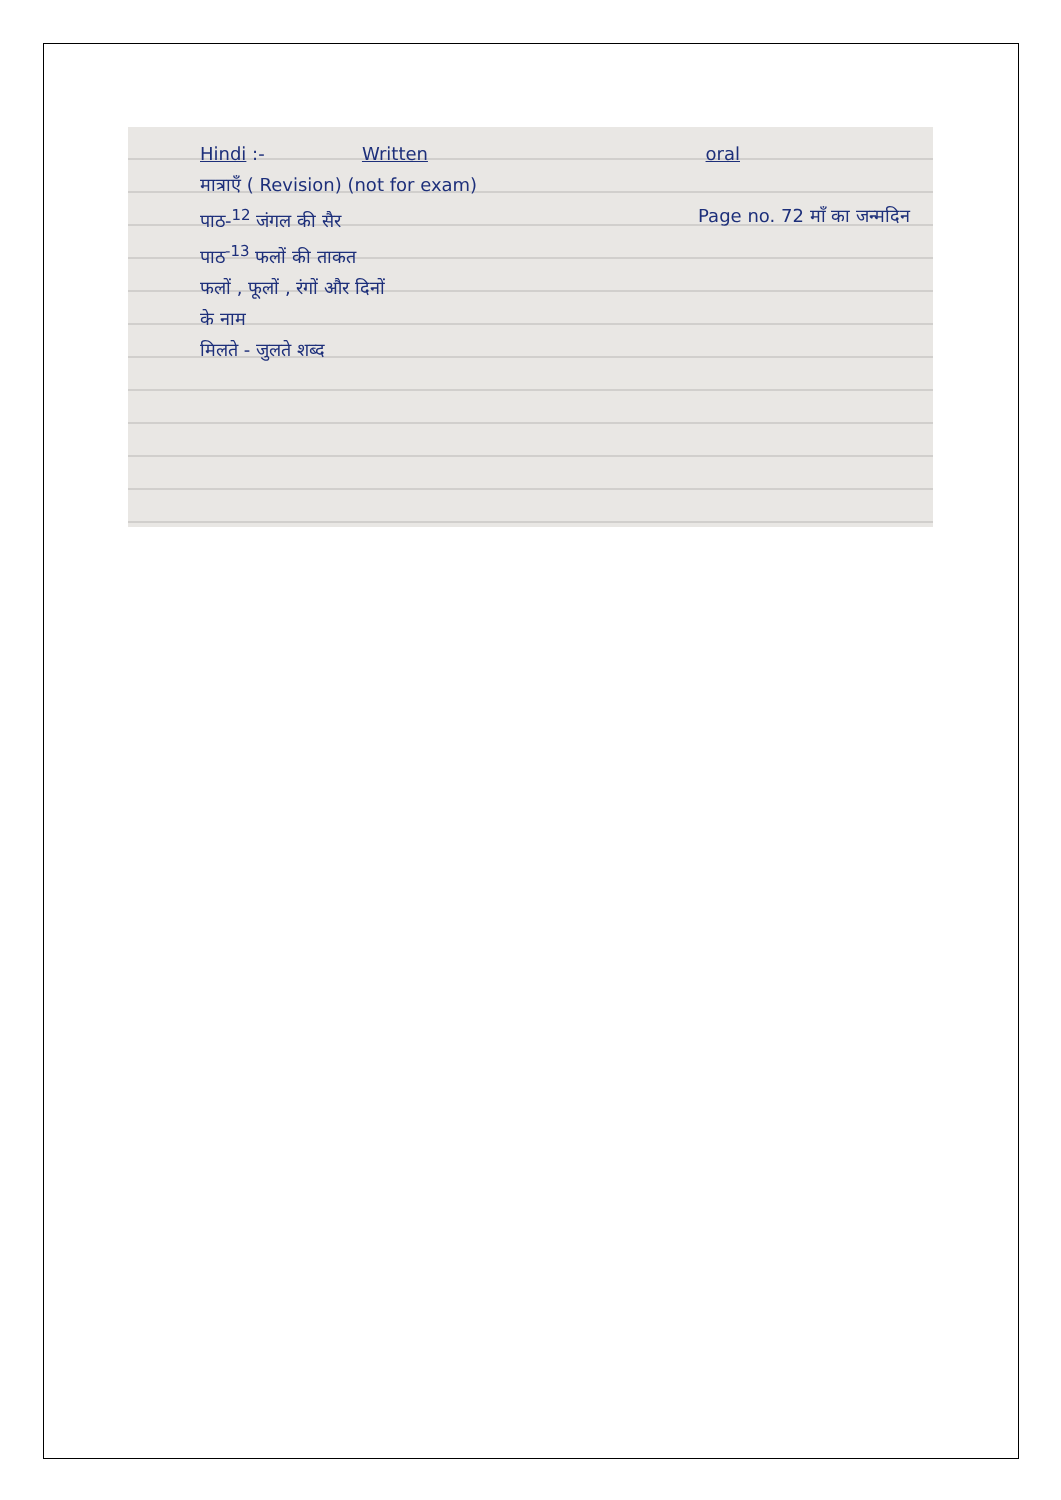Hindi :- Written oral
मात्राएँ ( Revision) (not for exam)
पाठ-<sup>12</sup> जंगल की सैर Page no. 72 माँ का जन्मदिन
पाठ<sup>-13</sup> फलों की ताकत
फलों , फूलों , रंगों और दिनों
के नाम
मिलते - जुलते शब्द